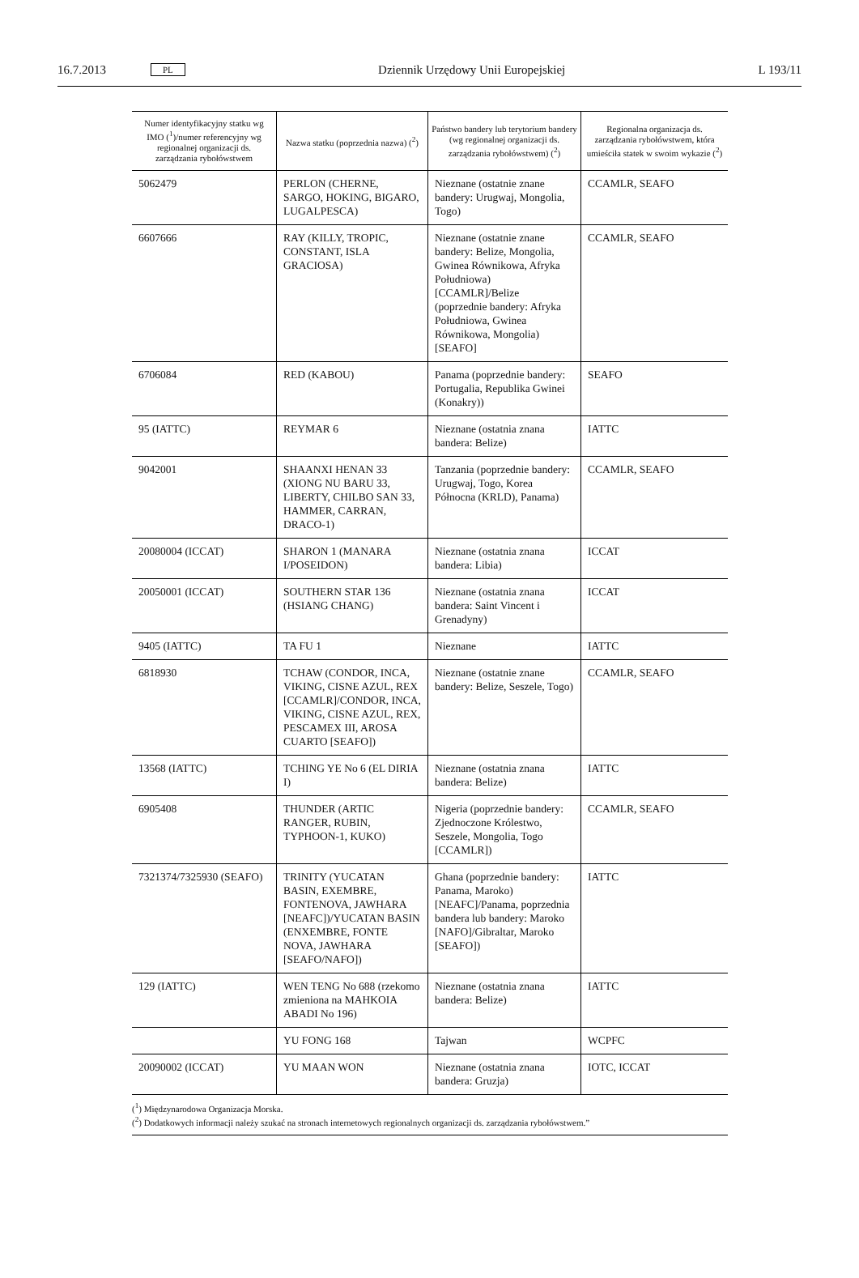16.7.2013 PL Dziennik Urzędowy Unii Europejskiej L 193/11
| Numer identyfikacyjny statku wg IMO (<sup>1</sup>)/numer referencyjny wg regionalnej organizacji ds. zarządzania rybołówstwem | Nazwa statku (poprzednia nazwa) (<sup>2</sup>) | Państwo bandery lub terytorium bandery (wg regionalnej organizacji ds. zarządzania rybołówstwem) (<sup>2</sup>) | Regionalna organizacja ds. zarządzania rybołówstwem, która umieściła statek w swoim wykazie (<sup>2</sup>) |
| --- | --- | --- | --- |
| 5062479 | PERLON (CHERNE, SARGO, HOKING, BIGARO, LUGALPESCA) | Nieznane (ostatnie znane bandery: Urugwaj, Mongolia, Togo) | CCAMLR, SEAFO |
| 6607666 | RAY (KILLY, TROPIC, CONSTANT, ISLA GRACIOSA) | Nieznane (ostatnie znane bandery: Belize, Mongolia, Gwinea Równikowa, Afryka Południowa) [CCAMLR]/Belize (poprzednie bandery: Afryka Południowa, Gwinea Równikowa, Mongolia) [SEAFO] | CCAMLR, SEAFO |
| 6706084 | RED (KABOU) | Panama (poprzednie bandery: Portugalia, Republika Gwinei (Konakry)) | SEAFO |
| 95 (IATTC) | REYMAR 6 | Nieznane (ostatnia znana bandera: Belize) | IATTC |
| 9042001 | SHAANXI HENAN 33 (XIONG NU BARU 33, LIBERTY, CHILBO SAN 33, HAMMER, CARRAN, DRACO-1) | Tanzania (poprzednie bandery: Urugwaj, Togo, Korea Północna (KRLD), Panama) | CCAMLR, SEAFO |
| 20080004 (ICCAT) | SHARON 1 (MANARA I/POSEIDON) | Nieznane (ostatnia znana bandera: Libia) | ICCAT |
| 20050001 (ICCAT) | SOUTHERN STAR 136 (HSIANG CHANG) | Nieznane (ostatnia znana bandera: Saint Vincent i Grenadyny) | ICCAT |
| 9405 (IATTC) | TA FU 1 | Nieznane | IATTC |
| 6818930 | TCHAW (CONDOR, INCA, VIKING, CISNE AZUL, REX [CCAMLR]/CONDOR, INCA, VIKING, CISNE AZUL, REX, PESCAMEX III, AROSA CUARTO [SEAFO]) | Nieznane (ostatnie znane bandery: Belize, Seszele, Togo) | CCAMLR, SEAFO |
| 13568 (IATTC) | TCHING YE No 6 (EL DIRIA I) | Nieznane (ostatnia znana bandera: Belize) | IATTC |
| 6905408 | THUNDER (ARTIC RANGER, RUBIN, TYPHOON-1, KUKO) | Nigeria (poprzednie bandery: Zjednoczone Królestwo, Seszele, Mongolia, Togo [CCAMLR]) | CCAMLR, SEAFO |
| 7321374/7325930 (SEAFO) | TRINITY (YUCATAN BASIN, EXEMBRE, FONTENOVA, JAWHARA [NEAFC])/YUCATAN BASIN (ENXEMBRE, FONTE NOVA, JAWHARA [SEAFO/NAFO]) | Ghana (poprzednie bandery: Panama, Maroko) [NEAFC]/Panama, poprzednia bandera lub bandery: Maroko [NAFO]/Gibraltar, Maroko [SEAFO]) | IATTC |
| 129 (IATTC) | WEN TENG No 688 (rzekomo zmieniona na MAHKOIA ABADI No 196) | Nieznane (ostatnia znana bandera: Belize) | IATTC |
| | YU FONG 168 | Tajwan | WCPFC |
| 20090002 (ICCAT) | YU MAAN WON | Nieznane (ostatnia znana bandera: Gruzja) | IOTC, ICCAT |
(<sup>1</sup>) Międzynarodowa Organizacja Morska.
(<sup>2</sup>) Dodatkowych informacji należy szukać na stronach internetowych regionalnych organizacji ds. zarządzania rybołówstwem.”